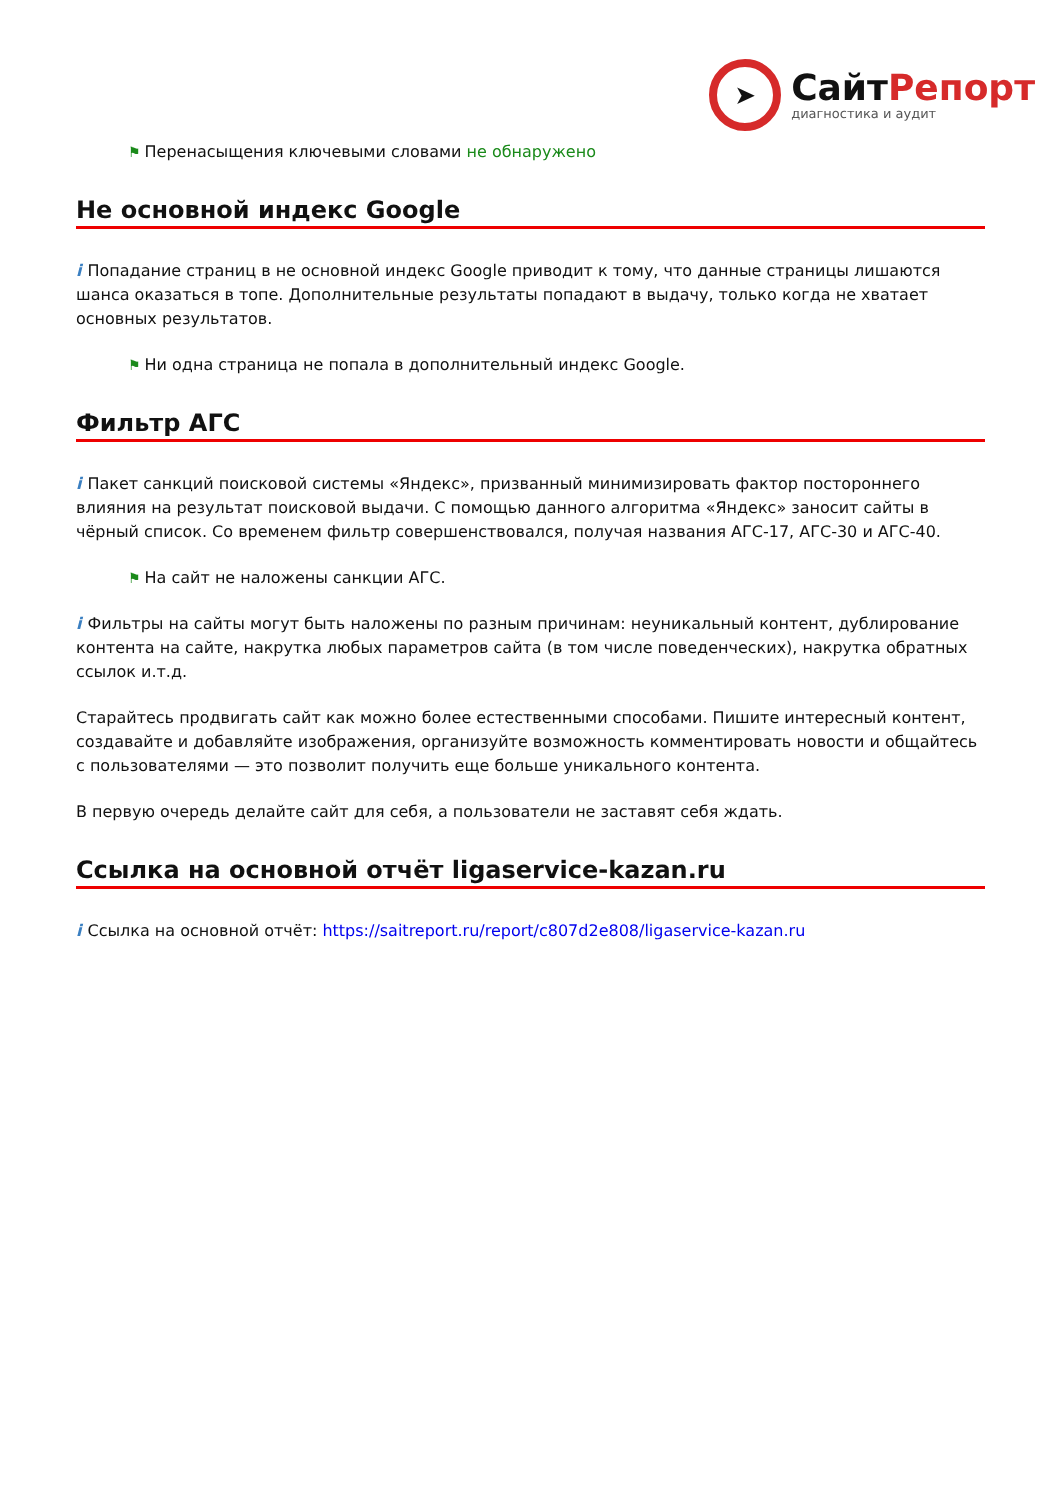➤
СайтРепорт
диагностика и аудит
⚑ Перенасыщения ключевыми словами не обнаружено
Не основной индекс Google
i Попадание страниц в не основной индекс Google приводит к тому, что данные страницы лишаются шанса оказаться в топе. Дополнительные результаты попадают в выдачу, только когда не хватает основных результатов.
⚑ Ни одна страница не попала в дополнительный индекс Google.
Фильтр АГС
i Пакет санкций поисковой системы «Яндекс», призванный минимизировать фактор постороннего влияния на результат поисковой выдачи. С помощью данного алгоритма «Яндекс» заносит сайты в чёрный список. Со временем фильтр совершенствовался, получая названия АГС-17, АГС-30 и АГС-40.
⚑ На сайт не наложены санкции АГС.
i Фильтры на сайты могут быть наложены по разным причинам: неуникальный контент, дублирование контента на сайте, накрутка любых параметров сайта (в том числе поведенческих), накрутка обратных ссылок и.т.д.
Старайтесь продвигать сайт как можно более естественными способами. Пишите интересный контент, создавайте и добавляйте изображения, организуйте возможность комментировать новости и общайтесь с пользователями — это позволит получить еще больше уникального контента.
В первую очередь делайте сайт для себя, а пользователи не заставят себя ждать.
Ссылка на основной отчёт ligaservice-kazan.ru
i Ссылка на основной отчёт: https://saitreport.ru/report/c807d2e808/ligaservice-kazan.ru